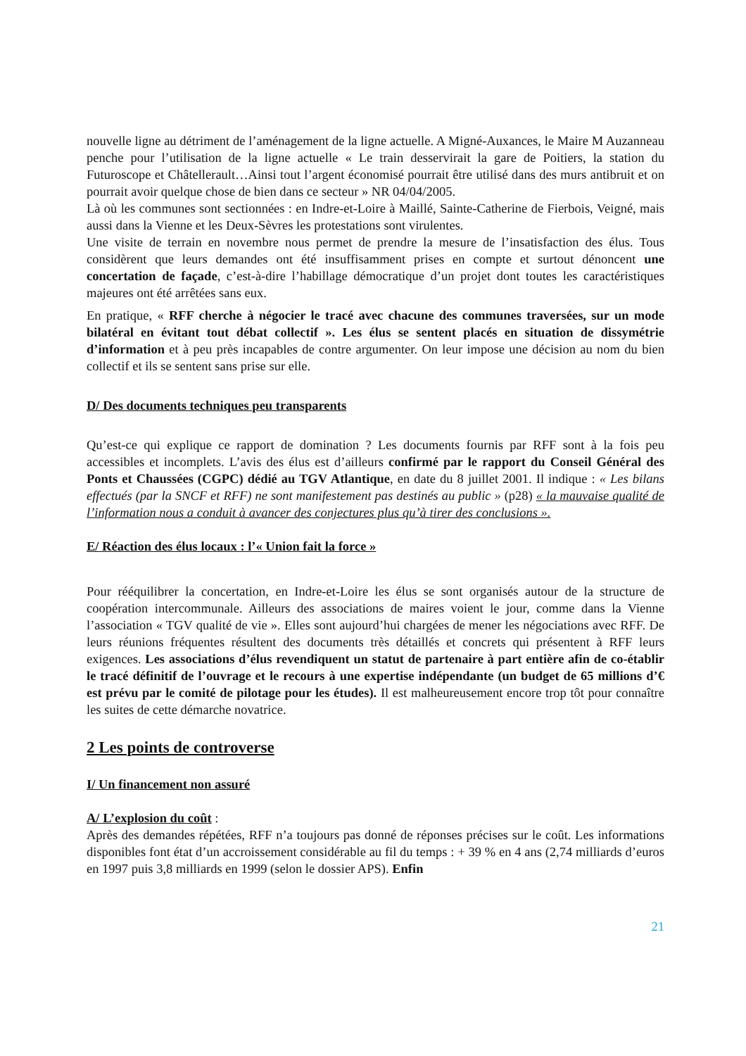nouvelle ligne au détriment de l’aménagement de la ligne actuelle. A Migné-Auxances, le Maire M Auzanneau penche pour l’utilisation de la ligne actuelle « Le train desservirait la gare de Poitiers, la station du Futuroscope et Châtellerault…Ainsi tout l’argent économisé pourrait être utilisé dans des murs antibruit et on pourrait avoir quelque chose de bien dans ce secteur » NR 04/04/2005.
Là où les communes sont sectionnées : en Indre-et-Loire à Maillé, Sainte-Catherine de Fierbois, Veigné, mais aussi dans la Vienne et les Deux-Sèvres les protestations sont virulentes.
Une visite de terrain en novembre nous permet de prendre la mesure de l’insatisfaction des élus. Tous considèrent que leurs demandes ont été insuffisamment prises en compte et surtout dénoncent une concertation de façade, c’est-à-dire l’habillage démocratique d’un projet dont toutes les caractéristiques majeures ont été arrêtées sans eux.
En pratique, « RFF cherche à négocier le tracé avec chacune des communes traversées, sur un mode bilatéral en évitant tout débat collectif ». Les élus se sentent placés en situation de dissymétrie d’information et à peu près incapables de contre argumenter. On leur impose une décision au nom du bien collectif et ils se sentent sans prise sur elle.
D/ Des documents techniques peu transparents
Qu’est-ce qui explique ce rapport de domination ? Les documents fournis par RFF sont à la fois peu accessibles et incomplets. L’avis des élus est d’ailleurs confirmé par le rapport du Conseil Général des Ponts et Chaussées (CGPC) dédié au TGV Atlantique, en date du 8 juillet 2001. Il indique : « Les bilans effectués (par la SNCF et RFF) ne sont manifestement pas destinés au public » (p28) « la mauvaise qualité de l’information nous a conduit à avancer des conjectures plus qu’à tirer des conclusions ».
E/ Réaction des élus locaux : l’« Union fait la force »
Pour rééquilibrer la concertation, en Indre-et-Loire les élus se sont organisés autour de la structure de coopération intercommunale. Ailleurs des associations de maires voient le jour, comme dans la Vienne l’association « TGV qualité de vie ». Elles sont aujourd’hui chargées de mener les négociations avec RFF. De leurs réunions fréquentes résultent des documents très détaillés et concrets qui présentent à RFF leurs exigences. Les associations d’élus revendiquent un statut de partenaire à part entière afin de co-établir le tracé définitif de l’ouvrage et le recours à une expertise indépendante (un budget de 65 millions d’€ est prévu par le comité de pilotage pour les études). Il est malheureusement encore trop tôt pour connaître les suites de cette démarche novatrice.
2 Les points de controverse
I/ Un financement non assuré
A/ L’explosion du coût :
Après des demandes répétées, RFF n’a toujours pas donné de réponses précises sur le coût. Les informations disponibles font état d’un accroissement considérable au fil du temps : + 39 % en 4 ans (2,74 milliards d’euros en 1997 puis 3,8 milliards en 1999 (selon le dossier APS). Enfin
21